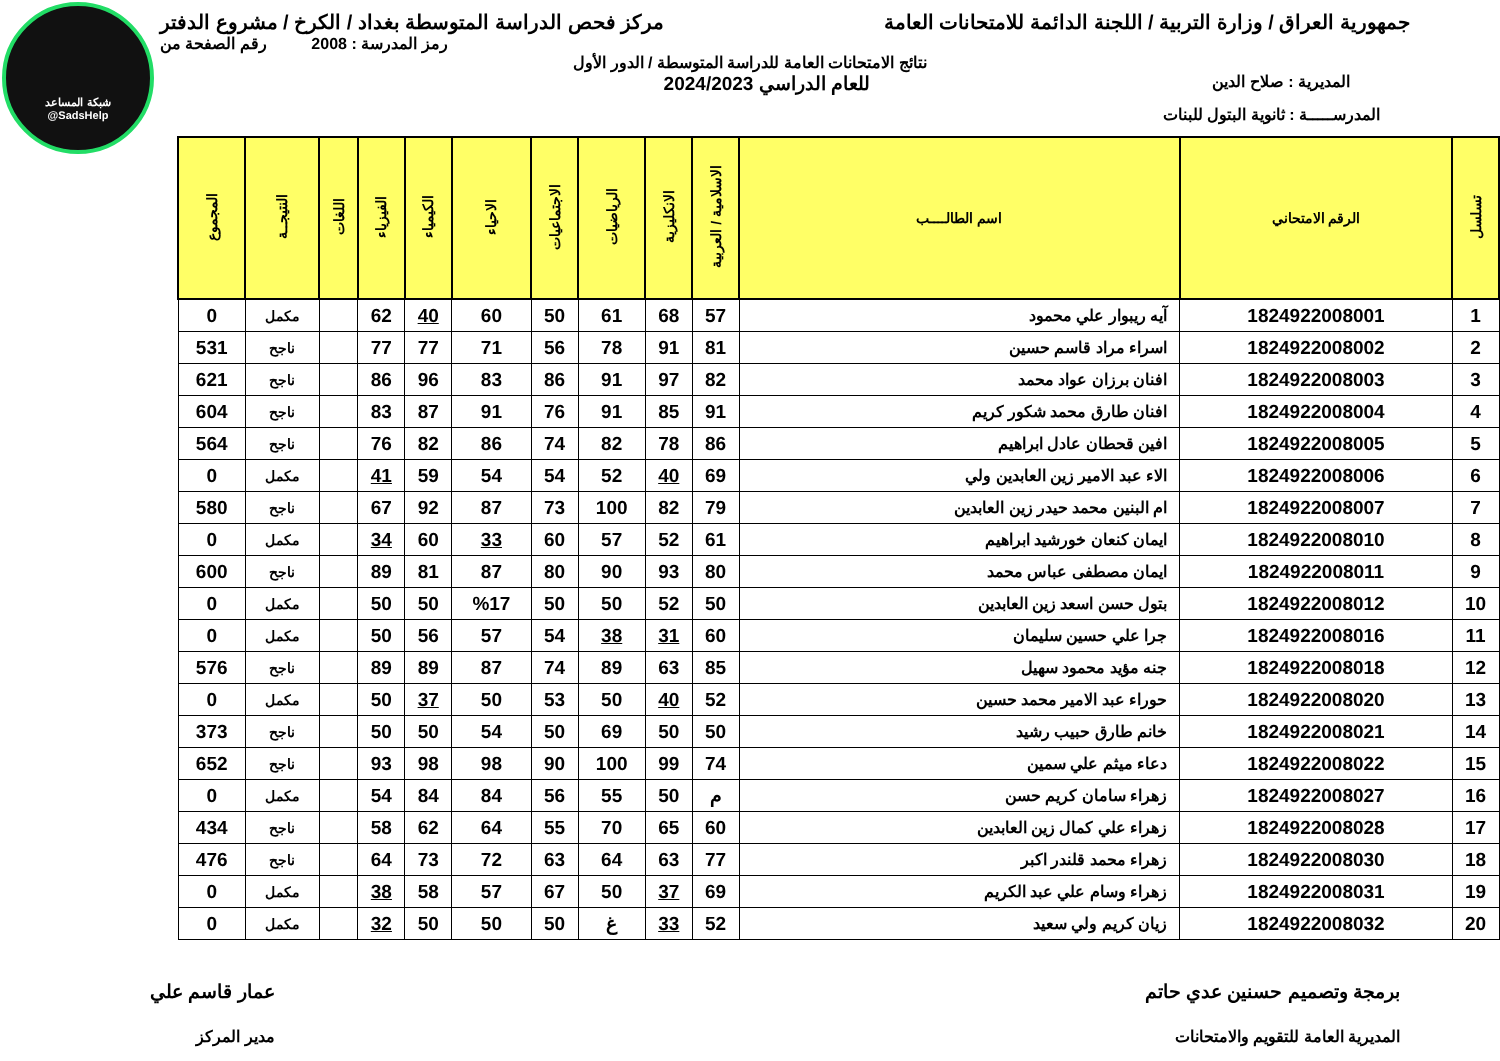شبكة المساعد
@SadsHelp
جمهورية العراق / وزارة التربية / اللجنة الدائمة للامتحانات العامة
مركز فحص الدراسة المتوسطة بغداد / الكرخ / مشروع الدفتر
رمز المدرسة : 2008 رقم الصفحة من
نتائج الامتحانات العامة للدراسة المتوسطة / الدور الأول
المديرية : صلاح الدين
للعام الدراسي 2024/2023
المدرســـــة : ثانوية البتول للبنات
| تسلسل | الرقم الامتحاني | اسم الطالــــب | الاسلامية / العربية | الانكليزية | الرياضيات | الاجتماعيات | الاحياء | الكيمياء | الفيزياء | اللغات | النتيجــة | المجموع |
| --- | --- | --- | --- | --- | --- | --- | --- | --- | --- | --- | --- | --- |
| 1 | 1824922008001 | آيه ريبوار علي محمود | 57 | 68 | 61 | 50 | 60 | 40 | 62 | | مكمل | 0 |
| 2 | 1824922008002 | اسراء مراد قاسم حسين | 81 | 91 | 78 | 56 | 71 | 77 | 77 | | ناجح | 531 |
| 3 | 1824922008003 | افنان برزان عواد محمد | 82 | 97 | 91 | 86 | 83 | 96 | 86 | | ناجح | 621 |
| 4 | 1824922008004 | افنان طارق محمد شكور كريم | 91 | 85 | 91 | 76 | 91 | 87 | 83 | | ناجح | 604 |
| 5 | 1824922008005 | افين قحطان عادل ابراهيم | 86 | 78 | 82 | 74 | 86 | 82 | 76 | | ناجح | 564 |
| 6 | 1824922008006 | الاء عبد الامير زين العابدين ولي | 69 | 40 | 52 | 54 | 54 | 59 | 41 | | مكمل | 0 |
| 7 | 1824922008007 | ام البنين محمد حيدر زين العابدين | 79 | 82 | 100 | 73 | 87 | 92 | 67 | | ناجح | 580 |
| 8 | 1824922008010 | ايمان كنعان خورشيد ابراهيم | 61 | 52 | 57 | 60 | 33 | 60 | 34 | | مكمل | 0 |
| 9 | 1824922008011 | ايمان مصطفى عباس محمد | 80 | 93 | 90 | 80 | 87 | 81 | 89 | | ناجح | 600 |
| 10 | 1824922008012 | بتول حسن اسعد زين العابدين | 50 | 52 | 50 | 50 | %17 | 50 | 50 | | مكمل | 0 |
| 11 | 1824922008016 | جرا علي حسين سليمان | 60 | 31 | 38 | 54 | 57 | 56 | 50 | | مكمل | 0 |
| 12 | 1824922008018 | جنه مؤيد محمود سهيل | 85 | 63 | 89 | 74 | 87 | 89 | 89 | | ناجح | 576 |
| 13 | 1824922008020 | حوراء عبد الامير محمد حسين | 52 | 40 | 50 | 53 | 50 | 37 | 50 | | مكمل | 0 |
| 14 | 1824922008021 | خانم طارق حبيب رشيد | 50 | 50 | 69 | 50 | 54 | 50 | 50 | | ناجح | 373 |
| 15 | 1824922008022 | دعاء ميثم علي سمين | 74 | 99 | 100 | 90 | 98 | 98 | 93 | | ناجح | 652 |
| 16 | 1824922008027 | زهراء سامان كريم حسن | م | 50 | 55 | 56 | 84 | 84 | 54 | | مكمل | 0 |
| 17 | 1824922008028 | زهراء علي كمال زين العابدين | 60 | 65 | 70 | 55 | 64 | 62 | 58 | | ناجح | 434 |
| 18 | 1824922008030 | زهراء محمد قلندر اكبر | 77 | 63 | 64 | 63 | 72 | 73 | 64 | | ناجح | 476 |
| 19 | 1824922008031 | زهراء وسام علي عبد الكريم | 69 | 37 | 50 | 67 | 57 | 58 | 38 | | مكمل | 0 |
| 20 | 1824922008032 | زيان كريم ولي سعيد | 52 | 33 | غ | 50 | 50 | 50 | 32 | | مكمل | 0 |
برمجة وتصميم حسنين عدي حاتم
المديرية العامة للتقويم والامتحانات
عمار قاسم علي
مدير المركز